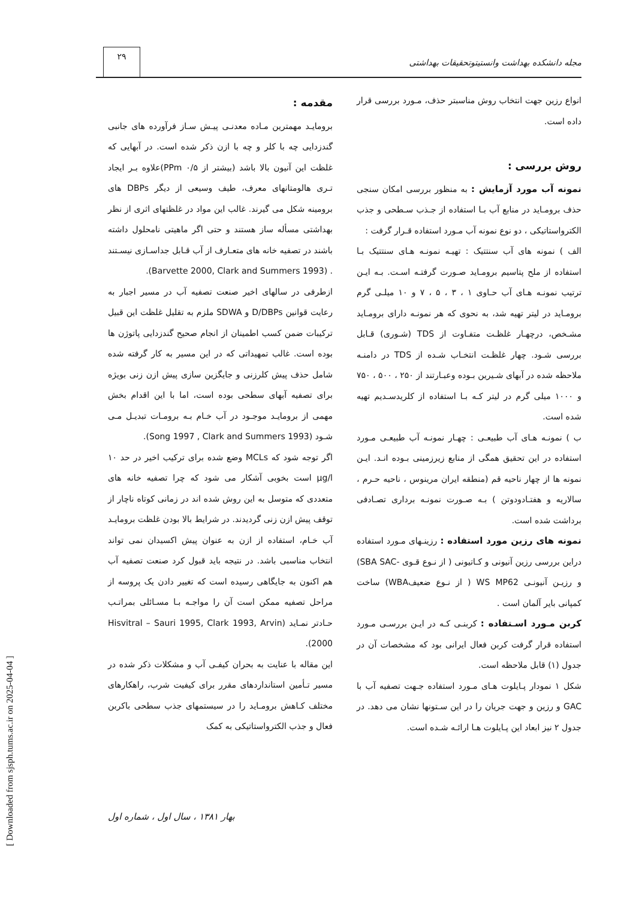[ Downloaded from sjsph.tums.ac.ir on 2025-04-04 ]
۲۹
مجله دانشکده بهداشت وانستیتوتحقیقات بهداشتی
مقدمه :
برومایـد مهمترین مـاده معدنـی پیـش سـاز فرآورده های جانبی گندزدایی چه با کلر و چه با ازن ذکر شده است. در آبهایی که غلظت این آنیون بالا باشد (بیشتر از ۰/۵ PPm)علاوه بـر ایجاد تـری هالومتانهای معرف، طیف وسیعی از دیگر DBPs های برومینه شکل می گیرند. غالب این مواد در غلظتهای اثری از نظر بهداشتی مسأله ساز هستند و حتی اگر ماهیتی نامحلول داشته باشند در تصفیه خانه های متعـارف از آب قـابل جداسـازی نیسـتند . (Barvette 2000, Clark and Summers 1993).
ازطرفی در سالهای اخیر صنعت تصفیه آب در مسیر اجبار به رعایت قوانین D/DBPs و SDWA ملزم به تقلیل غلظت این قبیل ترکیبات ضمن کسب اطمینان از انجام صحیح گندزدایی پاتوژن ها بوده است. غالب تمهیداتی که در این مسیر به کار گرفته شده شامل حذف پیش کلرزنی و جایگزین سازی پیش ازن زنی بویژه برای تصفیه آبهای سطحی بوده است، اما با این اقدام بخش مهمی از برومایـد موجـود در آب خـام بـه برومـات تبدیـل مـی شـود (Song 1997 , Clark and Summers 1993).
اگر توجه شود که MCLs وضع شده برای ترکیب اخیر در حد ۱۰ µg/l است بخوبی آشکار می شود که چرا تصفیه خانه های متعددی که متوسل به این روش شده اند در زمانی کوتاه ناچار از توقف پیش ازن زنی گردیدند. در شرایط بالا بودن غلظت برومایـد آب خـام، استفاده از ازن به عنوان پیش اکسیدان نمی تواند انتخاب مناسبی باشد. در نتیجه باید قبول کرد صنعت تصفیه آب هم اکنون به جایگاهی رسیده است که تغییر دادن یک پروسه از مراحل تصفیه ممکن است آن را مواجـه بـا مسـائلی بمراتـب حـادتر نمـاید (Hisvitral – Sauri 1995, Clark 1993, Arvin 2000).
این مقاله با عنایت به بحران کیفـی آب و مشکلات ذکر شده در مسیر تـأمین استانداردهای مقرر برای کیفیت شرب، راهکارهای مختلف کـاهش برومـاید را در سیستمهای جذب سطحی باکربن فعال و جذب الکترواستاتیکی به کمک
انواع رزین جهت انتخاب روش مناسبتر حذف، مـورد بررسی قرار داده است.
روش بررسی :
نمونه آب مورد آزمایش : به منظور بررسی امکان سنجی حذف برومـاید در منابع آب بـا استفاده از جـذب سـطحی و جذب الکترواستاتیکی ، دو نوع نمونه آب مـورد استفاده قـرار گرفت :
الف ) نمونه های آب سنتتیک : تهیـه نمونـه هـای سنتتیک بـا استفاده از ملح پتاسیم برومـاید صـورت گرفتـه اسـت. بـه ایـن ترتیب نمونـه هـای آب حـاوی ۱ ، ۳ ، ۵ ، ۷ و ۱۰ میلـی گرم برومـاید در لیتر تهیه شد، به نحوی که هر نمونـه دارای برومـاید مشـخص، درچهـار غلظـت متفـاوت از TDS (شـوری) قـابل بررسی شـود. چهار غلظـت انتخـاب شـده از TDS در دامنـه ملاحظه شده در آبهای شـیرین بـوده وعبـارتند از ۲۵۰ ، ۵۰۰ ، ۷۵۰ و ۱۰۰۰ میلی گرم در لیتر کـه بـا استفاده از کلریدسـدیم تهیه شده است.
ب ) نمونـه هـای آب طبیعـی : چهـار نمونـه آب طبیعـی مـورد استفاده در این تحقیق همگی از منابع زیرزمینی بـوده انـد. ایـن نمونه ها از چهار ناحیه قم (منطقه ایران مرینوس ، ناحیه حـرم ، سالاریه و هفتـادودوتن ) بـه صـورت نمونـه برداری تصـادفی برداشت شده است.
نمونه های رزین مورد استفاده : رزینـهای مـورد استفاده دراین بررسی رزین آنیونی و کـاتیونی ( از نـوع قـوی -SBA SAC) و رزیـن آنیونـی WS MP62 ( از نـوع ضعیفWBA) ساخت کمپانی بایر آلمان است .
کربن مـورد اسـتفاده : کربنـی کـه در ایـن بررسـی مـورد استفاده قرار گرفت کربن فعال ایرانی بود که مشخصات آن در جدول (۱) قابل ملاحظه است.
شکل ۱ نمودار پـایلوت هـای مـورد استفاده جـهت تصفیه آب با GAC و رزین و جهت جریان را در این سـتونها نشان می دهد. در جدول ۲ نیز ابعاد این پـایلوت هـا ارائـه شـده است.
بهار ۱۳۸۱ ، سال اول ، شماره اول